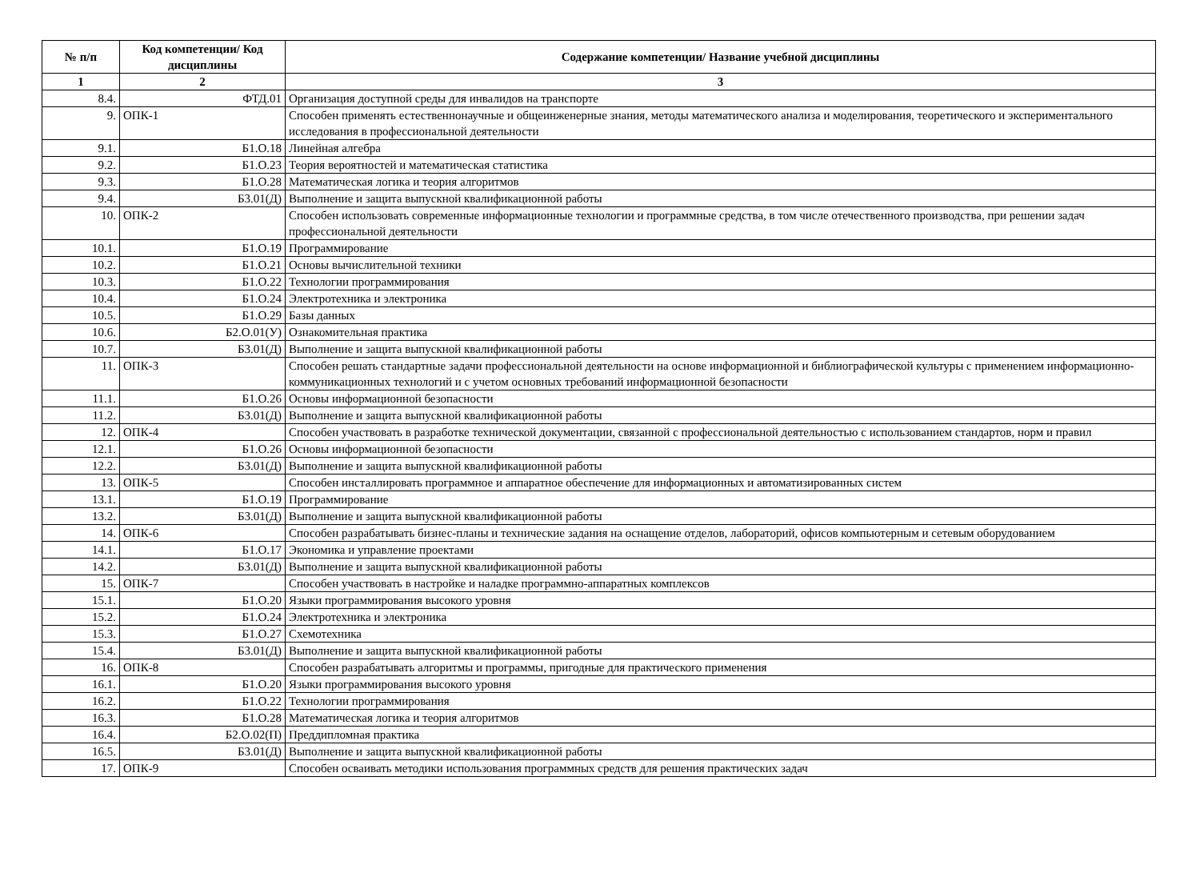| № п/п | Код компетенции/ Код дисциплины | Содержание компетенции/ Название учебной дисциплины |
| --- | --- | --- |
| 1 | 2 | 3 |
| 8.4. | ФТД.01 | Организация доступной среды для инвалидов на транспорте |
| 9. | ОПК-1 | Способен применять естественнонаучные и общеинженерные знания, методы математического анализа и моделирования, теоретического и экспериментального исследования в профессиональной деятельности |
| 9.1. | Б1.О.18 | Линейная алгебра |
| 9.2. | Б1.О.23 | Теория вероятностей и математическая статистика |
| 9.3. | Б1.О.28 | Математическая логика и теория алгоритмов |
| 9.4. | Б3.01(Д) | Выполнение и защита выпускной квалификационной работы |
| 10. | ОПК-2 | Способен использовать современные информационные технологии и программные средства, в том числе отечественного производства, при решении задач профессиональной деятельности |
| 10.1. | Б1.О.19 | Программирование |
| 10.2. | Б1.О.21 | Основы вычислительной техники |
| 10.3. | Б1.О.22 | Технологии программирования |
| 10.4. | Б1.О.24 | Электротехника и электроника |
| 10.5. | Б1.О.29 | Базы данных |
| 10.6. | Б2.О.01(У) | Ознакомительная практика |
| 10.7. | Б3.01(Д) | Выполнение и защита выпускной квалификационной работы |
| 11. | ОПК-3 | Способен решать стандартные задачи профессиональной деятельности на основе информационной и библиографической культуры с применением информационно-коммуникационных технологий и с учетом основных требований информационной безопасности |
| 11.1. | Б1.О.26 | Основы информационной безопасности |
| 11.2. | Б3.01(Д) | Выполнение и защита выпускной квалификационной работы |
| 12. | ОПК-4 | Способен участвовать в разработке технической документации, связанной с профессиональной деятельностью с использованием стандартов, норм и правил |
| 12.1. | Б1.О.26 | Основы информационной безопасности |
| 12.2. | Б3.01(Д) | Выполнение и защита выпускной квалификационной работы |
| 13. | ОПК-5 | Способен инсталлировать программное и аппаратное обеспечение для информационных и автоматизированных систем |
| 13.1. | Б1.О.19 | Программирование |
| 13.2. | Б3.01(Д) | Выполнение и защита выпускной квалификационной работы |
| 14. | ОПК-6 | Способен разрабатывать бизнес-планы и технические задания на оснащение отделов, лабораторий, офисов компьютерным и сетевым оборудованием |
| 14.1. | Б1.О.17 | Экономика и управление проектами |
| 14.2. | Б3.01(Д) | Выполнение и защита выпускной квалификационной работы |
| 15. | ОПК-7 | Способен участвовать в настройке и наладке программно-аппаратных комплексов |
| 15.1. | Б1.О.20 | Языки программирования высокого уровня |
| 15.2. | Б1.О.24 | Электротехника и электроника |
| 15.3. | Б1.О.27 | Схемотехника |
| 15.4. | Б3.01(Д) | Выполнение и защита выпускной квалификационной работы |
| 16. | ОПК-8 | Способен разрабатывать алгоритмы и программы, пригодные для практического применения |
| 16.1. | Б1.О.20 | Языки программирования высокого уровня |
| 16.2. | Б1.О.22 | Технологии программирования |
| 16.3. | Б1.О.28 | Математическая логика и теория алгоритмов |
| 16.4. | Б2.О.02(П) | Преддипломная практика |
| 16.5. | Б3.01(Д) | Выполнение и защита выпускной квалификационной работы |
| 17. | ОПК-9 | Способен осваивать методики использования программных средств для решения практических задач |